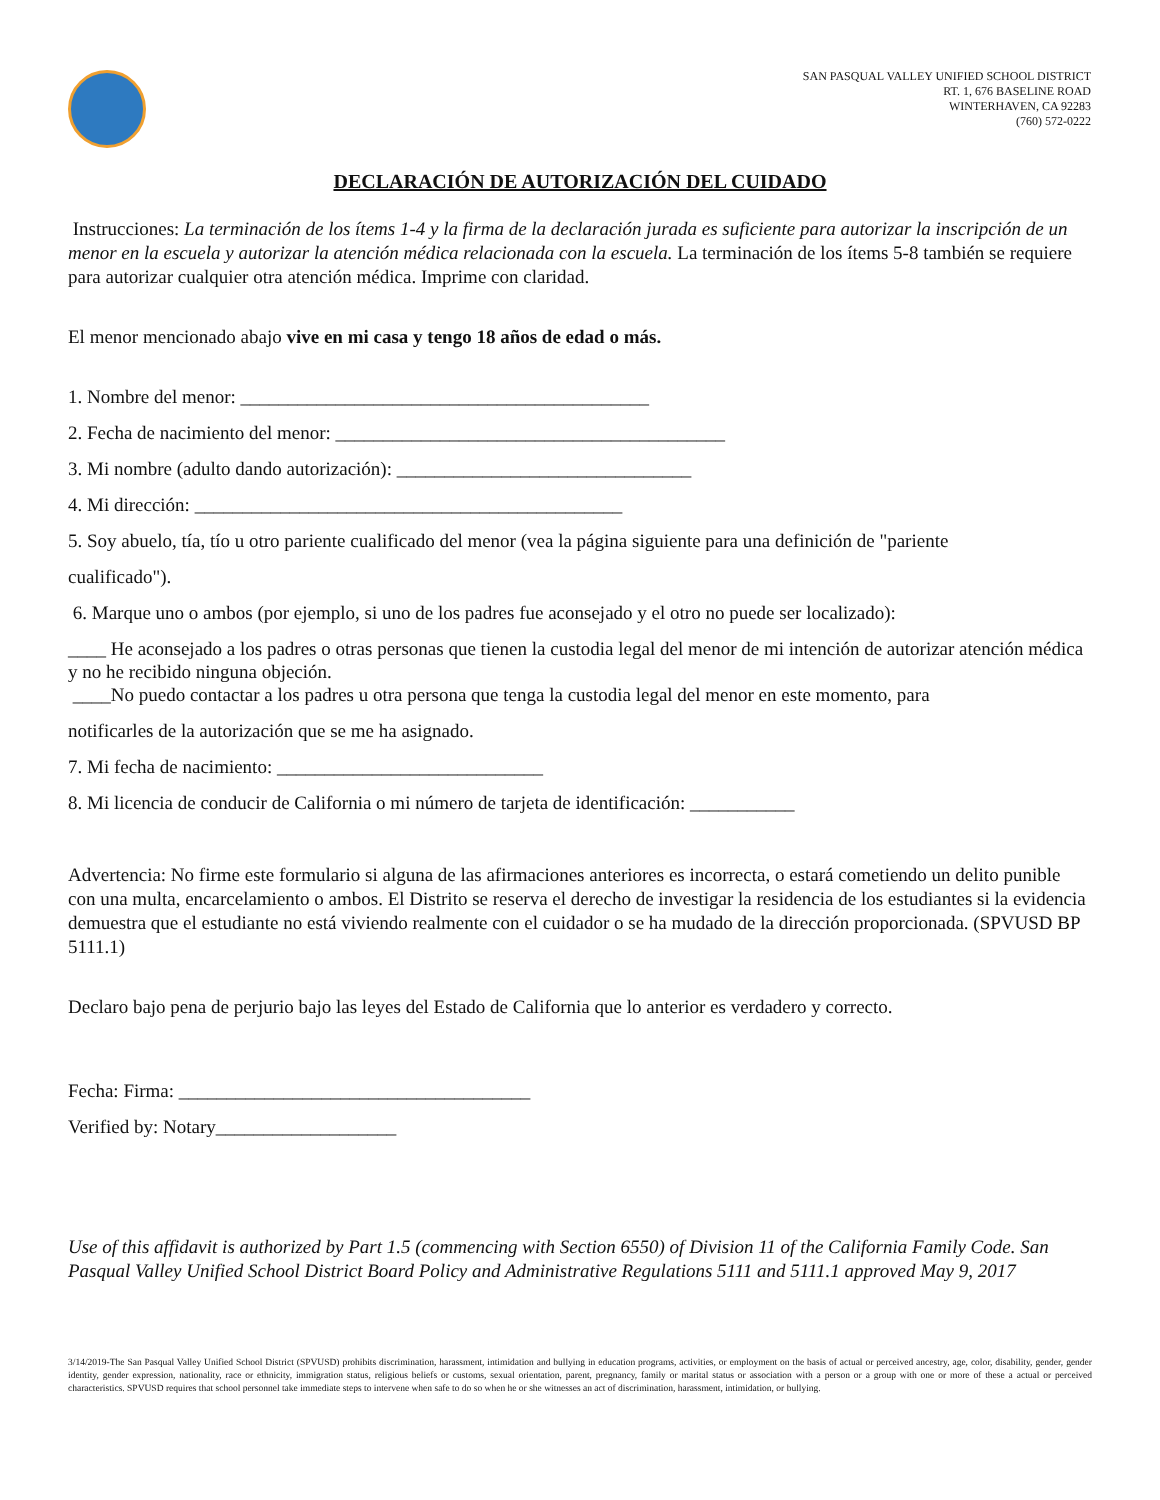SAN PASQUAL VALLEY UNIFIED SCHOOL DISTRICT
RT. 1, 676 BASELINE ROAD
WINTERHAVEN, CA 92283
(760) 572-0222
DECLARACIÓN DE AUTORIZACIÓN DEL CUIDADO
Instrucciones: La terminación de los ítems 1-4 y la firma de la declaración jurada es suficiente para autorizar la inscripción de un menor en la escuela y autorizar la atención médica relacionada con la escuela. La terminación de los ítems 5-8 también se requiere para autorizar cualquier otra atención médica. Imprime con claridad.
El menor mencionado abajo vive en mi casa y tengo 18 años de edad o más.
1. Nombre del menor: ___________________________________________
2. Fecha de nacimiento del menor: _________________________________________
3. Mi nombre (adulto dando autorización): _______________________________
4. Mi dirección: _____________________________________________
5. Soy abuelo, tía, tío u otro pariente cualificado del menor (vea la página siguiente para una definición de "pariente
cualificado").
6. Marque uno o ambos (por ejemplo, si uno de los padres fue aconsejado y el otro no puede ser localizado):
____ He aconsejado a los padres o otras personas que tienen la custodia legal del menor de mi intención de autorizar atención médica y no he recibido ninguna objeción.
____No puedo contactar a los padres u otra persona que tenga la custodia legal del menor en este momento, para
notificarles de la autorización que se me ha asignado.
7. Mi fecha de nacimiento: ____________________________
8. Mi licencia de conducir de California o mi número de tarjeta de identificación: ___________
Advertencia: No firme este formulario si alguna de las afirmaciones anteriores es incorrecta, o estará cometiendo un delito punible con una multa, encarcelamiento o ambos. El Distrito se reserva el derecho de investigar la residencia de los estudiantes si la evidencia demuestra que el estudiante no está viviendo realmente con el cuidador o se ha mudado de la dirección proporcionada. (SPVUSD BP 5111.1)
Declaro bajo pena de perjurio bajo las leyes del Estado de California que lo anterior es verdadero y correcto.
Fecha: Firma: _____________________________________
Verified by: Notary___________________
Use of this affidavit is authorized by Part 1.5 (commencing with Section 6550) of Division 11 of the California Family Code. San Pasqual Valley Unified School District Board Policy and Administrative Regulations 5111 and 5111.1 approved May 9, 2017
3/14/2019-The San Pasqual Valley Unified School District (SPVUSD) prohibits discrimination, harassment, intimidation and bullying in education programs, activities, or employment on the basis of actual or perceived ancestry, age, color, disability, gender, gender identity, gender expression, nationality, race or ethnicity, immigration status, religious beliefs or customs, sexual orientation, parent, pregnancy, family or marital status or association with a person or a group with one or more of these a actual or perceived characteristics. SPVUSD requires that school personnel take immediate steps to intervene when safe to do so when he or she witnesses an act of discrimination, harassment, intimidation, or bullying.